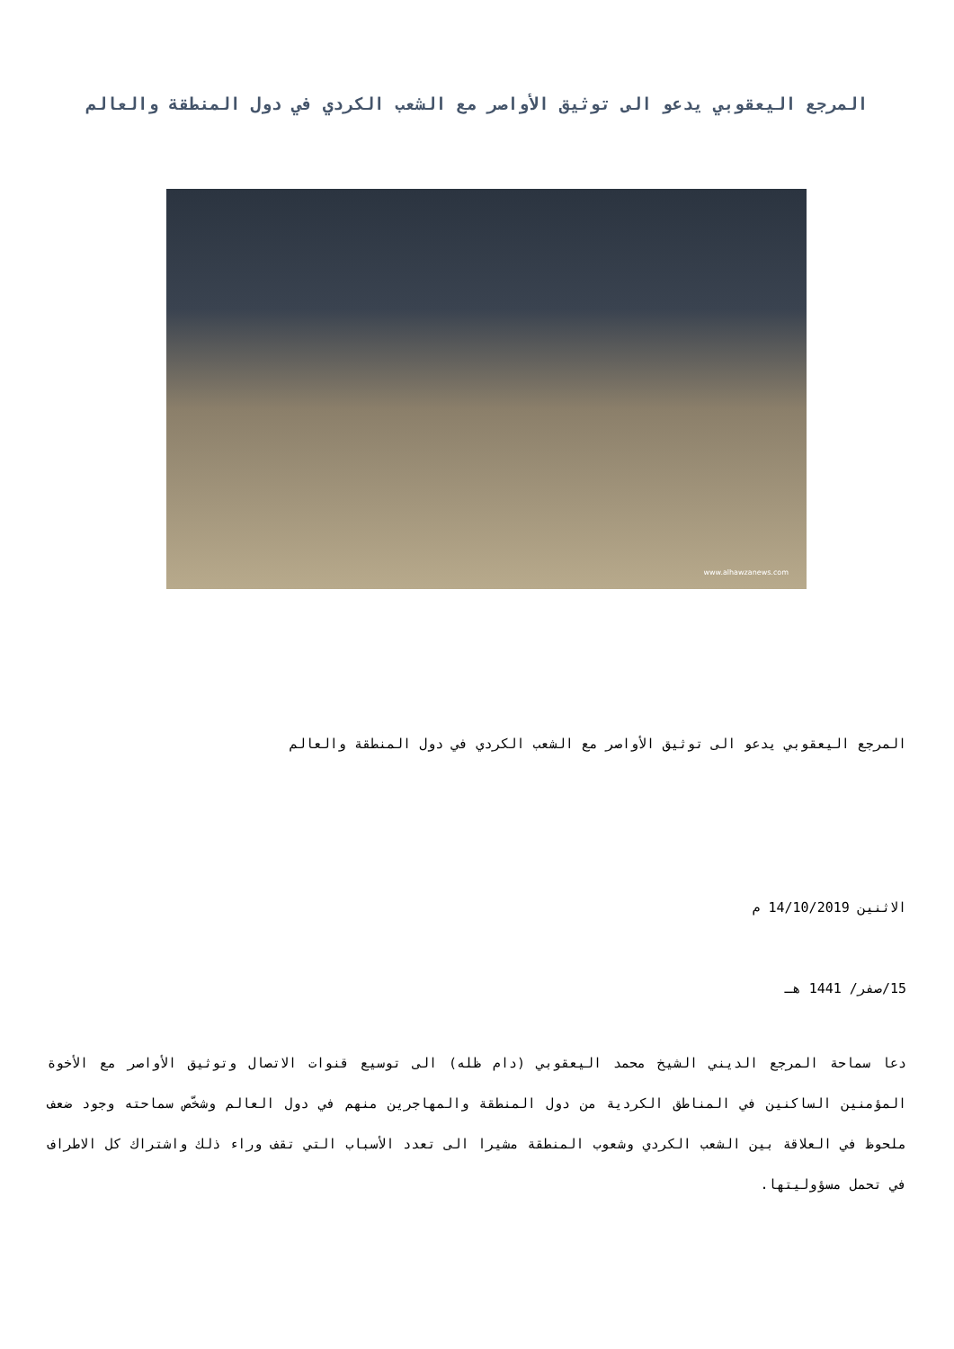المرجع اليعقوبي يدعو الى توثيق الأواصر مع الشعب الكردي في دول المنطقة والعالم
www.alhawzanews.com
المرجع اليعقوبي يدعو الى توثيق الأواصر مع الشعب الكردي في دول المنطقة والعالم
الاثنين 14/10/2019 م
15/صفر/ 1441 هـ
دعا سماحة المرجع الديني الشيخ محمد اليعقوبي (دام ظله) الى توسيع قنوات الاتصال وتوثيق الأواصر مع الأخوة المؤمنين الساكنين في المناطق الكردية من دول المنطقة والمهاجرين منهم في دول العالم وشخّص سماحته وجود ضعف ملحوظ في العلاقة بين الشعب الكردي وشعوب المنطقة مشيرا الى تعدد الأسباب التي تقف وراء ذلك واشتراك كل الاطراف في تحمل مسؤوليتها.